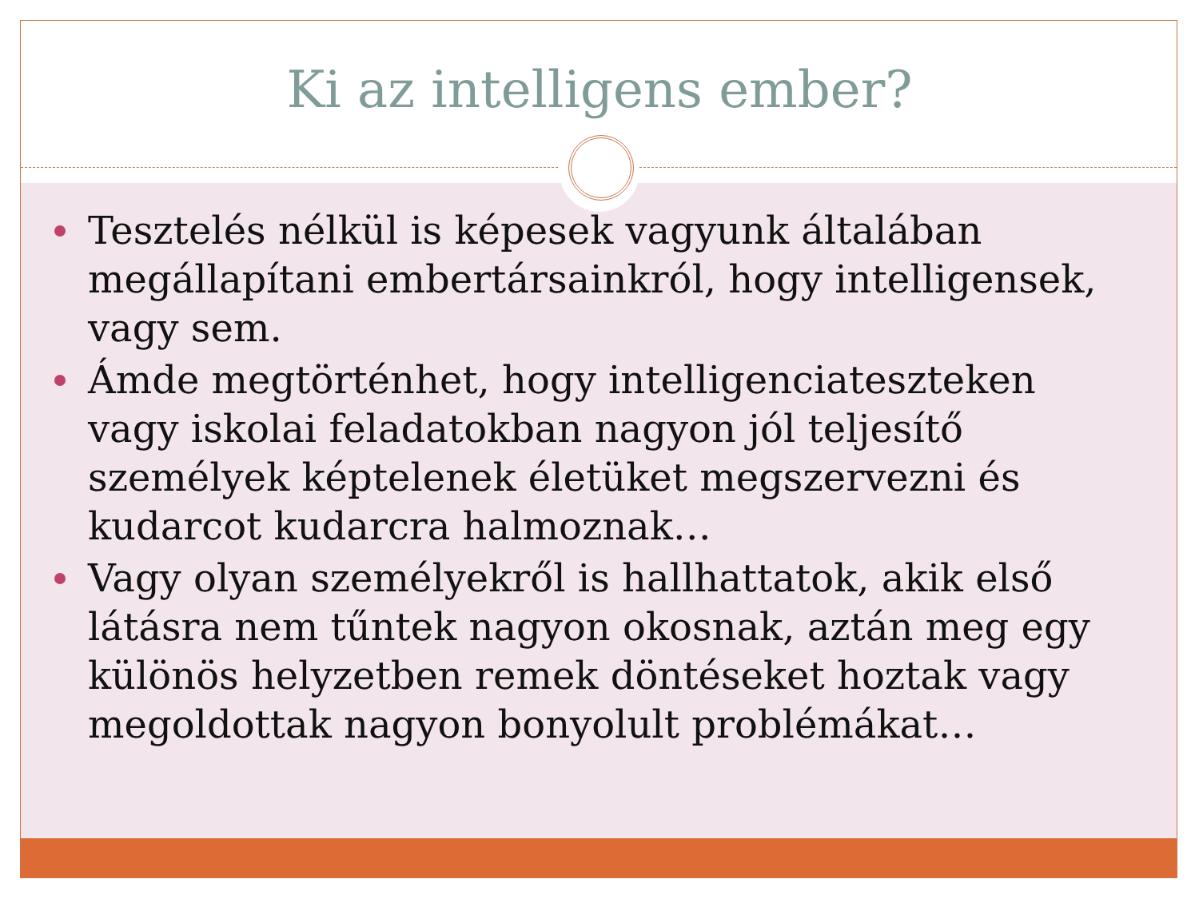Ki az intelligens ember?
Tesztelés nélkül is képesek vagyunk általában megállapítani embertársainkról, hogy intelligensek, vagy sem.
Ámde megtörténhet, hogy intelligenciateszteken vagy iskolai feladatokban nagyon jól teljesítő személyek képtelenek életüket megszervezni és kudarcot kudarcra halmoznak…
Vagy olyan személyekről is hallhattatok, akik első látásra nem tűntek nagyon okosnak, aztán meg egy különös helyzetben remek döntéseket hoztak vagy megoldottak nagyon bonyolult problémákat…